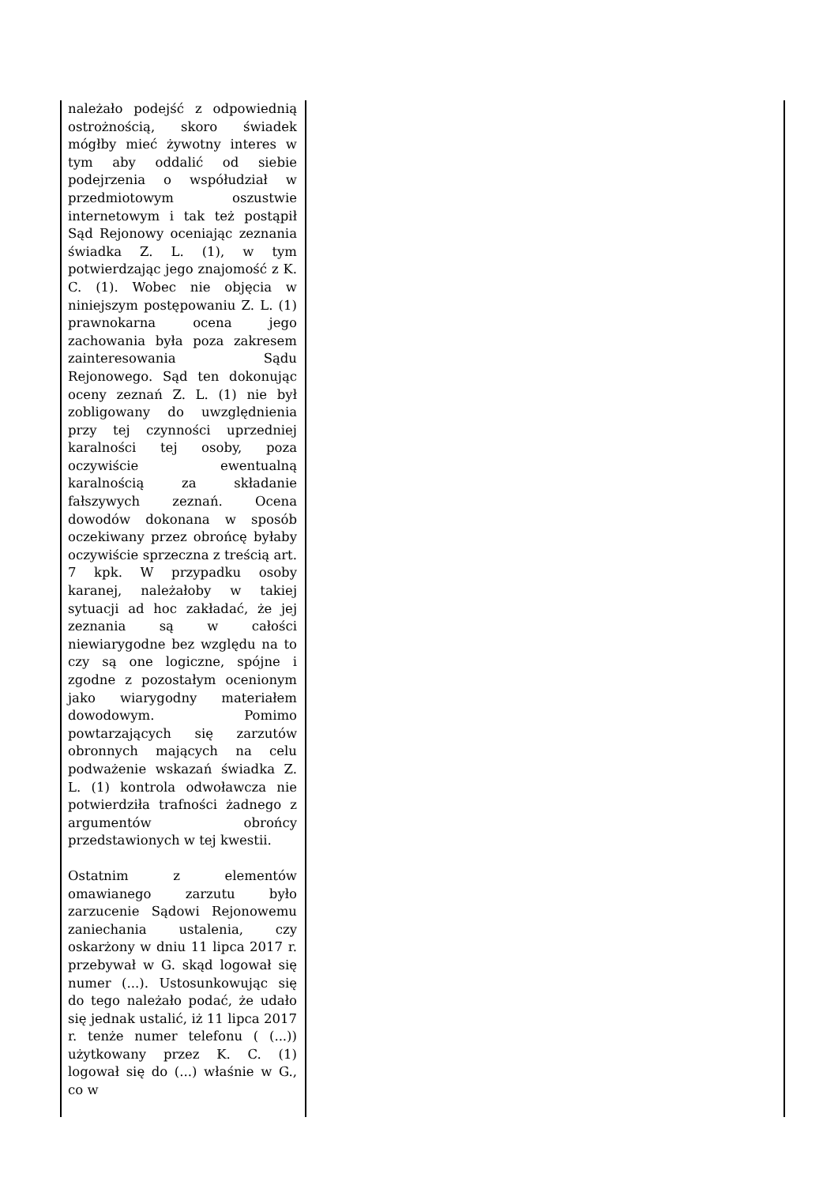| należało podejść z odpowiednią ostrożnością, skoro świadek mógłby mieć żywotny interes w tym aby oddalić od siebie podejrzenia o współudział w przedmiotowym oszustwie internetowym i tak też postąpił Sąd Rejonowy oceniając zeznania świadka Z. L. (1), w tym potwierdzając jego znajomość z K. C. (1). Wobec nie objęcia w niniejszym postępowaniu Z. L. (1) prawnokarna ocena jego zachowania była poza zakresem zainteresowania Sądu Rejonowego. Sąd ten dokonując oceny zeznań Z. L. (1) nie był zobligowany do uwzględnienia przy tej czynności uprzedniej karalności tej osoby, poza oczywiście ewentualną karalnością za składanie fałszywych zeznań. Ocena dowodów dokonana w sposób oczekiwany przez obrońcę byłaby oczywiście sprzeczna z treścią art. 7 kpk. W przypadku osoby karanej, należałoby w takiej sytuacji ad hoc zakładać, że jej zeznania są w całości niewiarygodne bez względu na to czy są one logiczne, spójne i zgodne z pozostałym ocenionym jako wiarygodny materiałem dowodowym. Pomimo powtarzających się zarzutów obronnych mających na celu podważenie wskazań świadka Z. L. (1) kontrola odwoławcza nie potwierdziła trafności żadnego z argumentów obrońcy przedstawionych w tej kwestii. Ostatnim z elementów omawianego zarzutu było zarzucenie Sądowi Rejonowemu zaniechania ustalenia, czy oskarżony w dniu 11 lipca 2017 r. przebywał w G. skąd logował się numer (...). Ustosunkowując się do tego należało podać, że udało się jednak ustalić, iż 11 lipca 2017 r. tenże numer telefonu ( (...)) użytkowany przez K. C. (1) logował się do (...) właśnie w G., co w | |